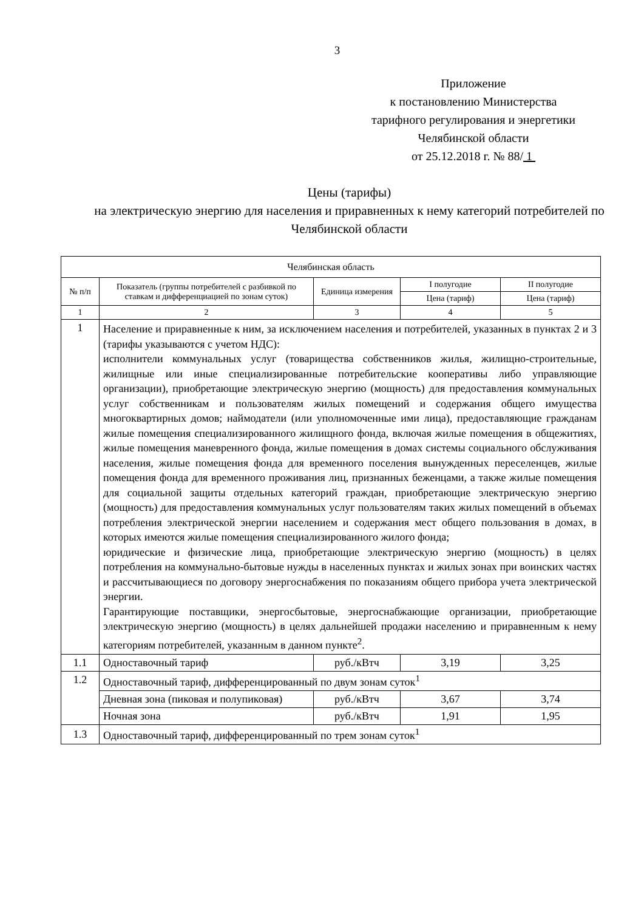3
Приложение
к постановлению Министерства
тарифного регулирования и энергетики
Челябинской области
от 25.12.2018 г. № 88/ 1
Цены (тарифы)
на электрическую энергию для населения и приравненных к нему категорий потребителей по Челябинской области
| Челябинская область | | | | |
| --- | --- | --- | --- | --- |
| № п/п | Показатель (группы потребителей с разбивкой по ставкам и дифференциацией по зонам суток) | Единица измерения | I полугодие | II полугодие |
| | | | Цена (тариф) | Цена (тариф) |
| 1 | 2 | 3 | 4 | 5 |
| 1 | Население и приравненные к ним, за исключением населения и потребителей, указанных в пунктах 2 и 3 (тарифы указываются с учетом НДС): исполнители коммунальных услуг (товарищества собственников жилья, жилищно-строительные, жилищные или иные специализированные потребительские кооперативы либо управляющие организации), приобретающие электрическую энергию (мощность) для предоставления коммунальных услуг собственникам и пользователям жилых помещений и содержания общего имущества многоквартирных домов; наймодатели (или уполномоченные ими лица), предоставляющие гражданам жилые помещения специализированного жилищного фонда, включая жилые помещения в общежитиях, жилые помещения маневренного фонда, жилые помещения в домах системы социального обслуживания населения, жилые помещения фонда для временного поселения вынужденных переселенцев, жилые помещения фонда для временного проживания лиц, признанных беженцами, а также жилые помещения для социальной защиты отдельных категорий граждан, приобретающие электрическую энергию (мощность) для предоставления коммунальных услуг пользователям таких жилых помещений в объемах потребления электрической энергии населением и содержания мест общего пользования в домах, в которых имеются жилые помещения специализированного жилого фонда; юридические и физические лица, приобретающие электрическую энергию (мощность) в целях потребления на коммунально-бытовые нужды в населенных пунктах и жилых зонах при воинских частях и рассчитывающиеся по договору энергоснабжения по показаниям общего прибора учета электрической энергии. Гарантирующие поставщики, энергосбытовые, энергоснабжающие организации, приобретающие электрическую энергию (мощность) в целях дальнейшей продажи населению и приравненным к нему категориям потребителей, указанным в данном пункте<sup>2</sup>. | | | |
| 1.1 | Одноставочный тариф | руб./кВтч | 3,19 | 3,25 |
| 1.2 | Одноставочный тариф, дифференцированный по двум зонам суток<sup>1</sup> | | | |
| | Дневная зона (пиковая и полупиковая) | руб./кВтч | 3,67 | 3,74 |
| | Ночная зона | руб./кВтч | 1,91 | 1,95 |
| 1.3 | Одноставочный тариф, дифференцированный по трем зонам суток<sup>1</sup> | | | |